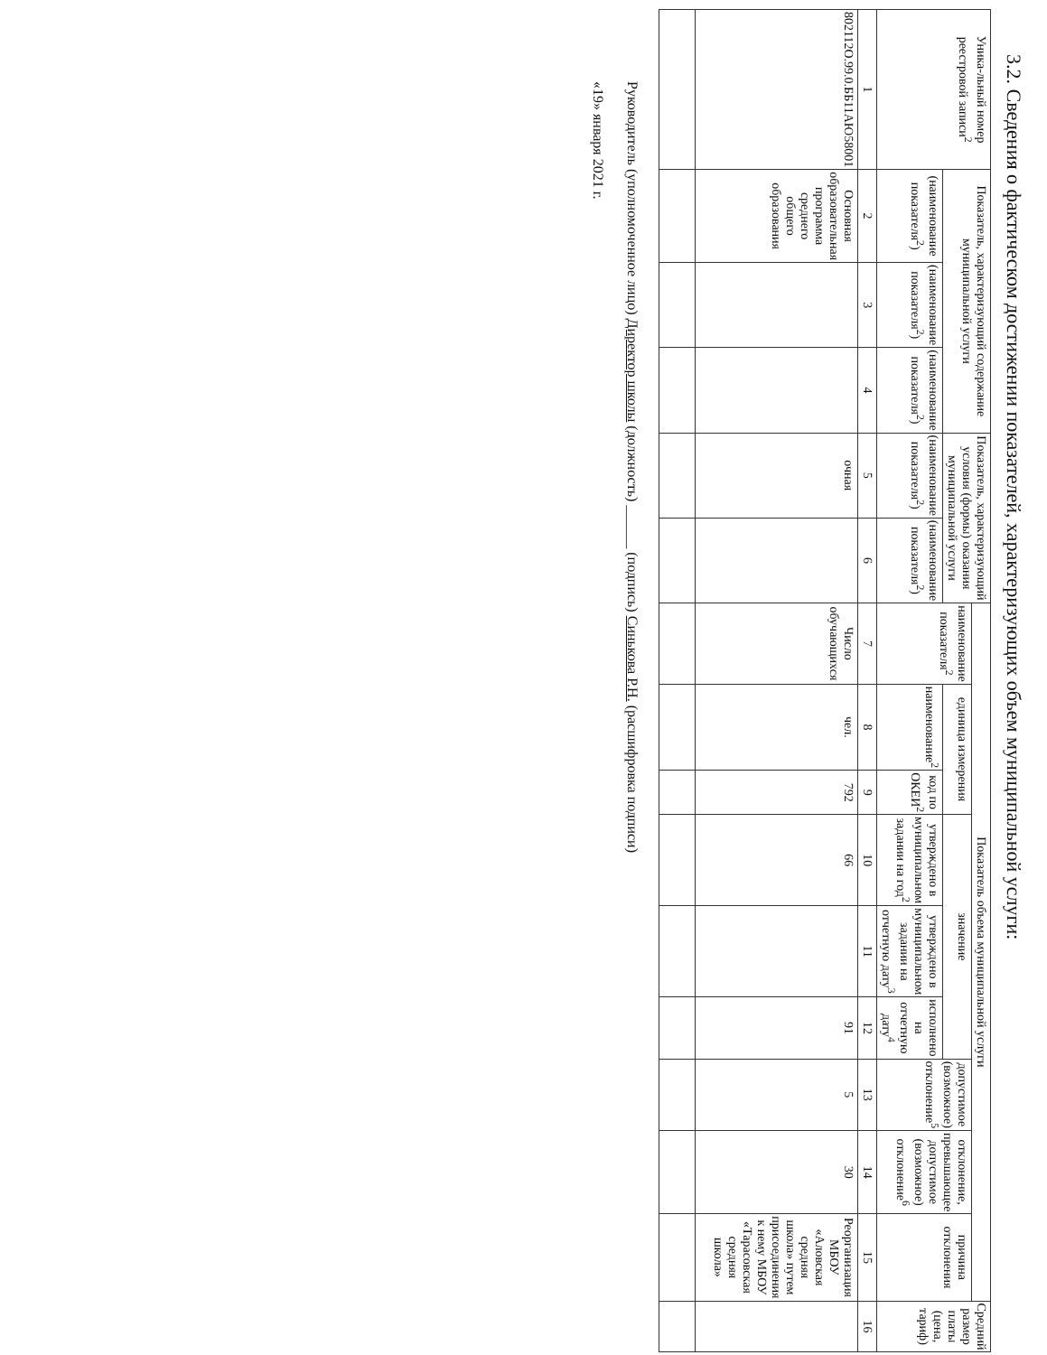3.2. Сведения о фактическом достижении показателей, характеризующих объем муниципальной услуги:
| Уника-льный номер реестровой записи<sup>2</sup> | Показатель, характеризующий содержание муниципальной услуги | | | Показатель, характеризующий условия (формы) оказания муниципальной услуги | | Показатель объема муниципальной услуги | | | | | | | | | Средний размер платы (цена, тариф) |
| --- | --- | --- | --- | --- | --- | --- | --- | --- | --- | --- | --- | --- | --- | --- | --- |
| | | | | | | наименование показателя<sup>2</sup> | единица измерения | | значение | | | допустимое (возможное) отклонение<sup>5</sup> | отклонение, превышающее допустимое (возможное) отклонение<sup>6</sup> | причина отклонения | |
| | (наименование показателя<sup>2</sup>) | (наименование показателя<sup>2</sup>) | (наименование показателя<sup>2</sup>) | (наименование показателя<sup>2</sup>) | (наименование показателя<sup>2</sup>) | | наименование<sup>2</sup> | код по ОКЕИ<sup>2</sup> | утверждено в муниципальном задании на год<sup>2</sup> | утверждено в муниципальном задании на отчетную дату<sup>3</sup> | исполнено на отчетную дату<sup>4</sup> | | | | |
| 1 | 2 | 3 | 4 | 5 | 6 | 7 | 8 | 9 | 10 | 11 | 12 | 13 | 14 | 15 | 16 |
| 802112О.99.0.ББ11АЮ58001 | Основная образовательная программа среднего общего образования | | | очная | | Число обучающихся | чел. | 792 | 66 | | 91 | 5 | 30 | Реорганизация МБОУ «Аловская средняя школа» путем присоединения к нему МБОУ «Тарасовская средняя школа» | |
Руководитель (уполномоченное лицо) Директор школы (должность) ______ (подпись) Синькова Р.Н. (расшифровка подписи)
«19» января 2021 г.